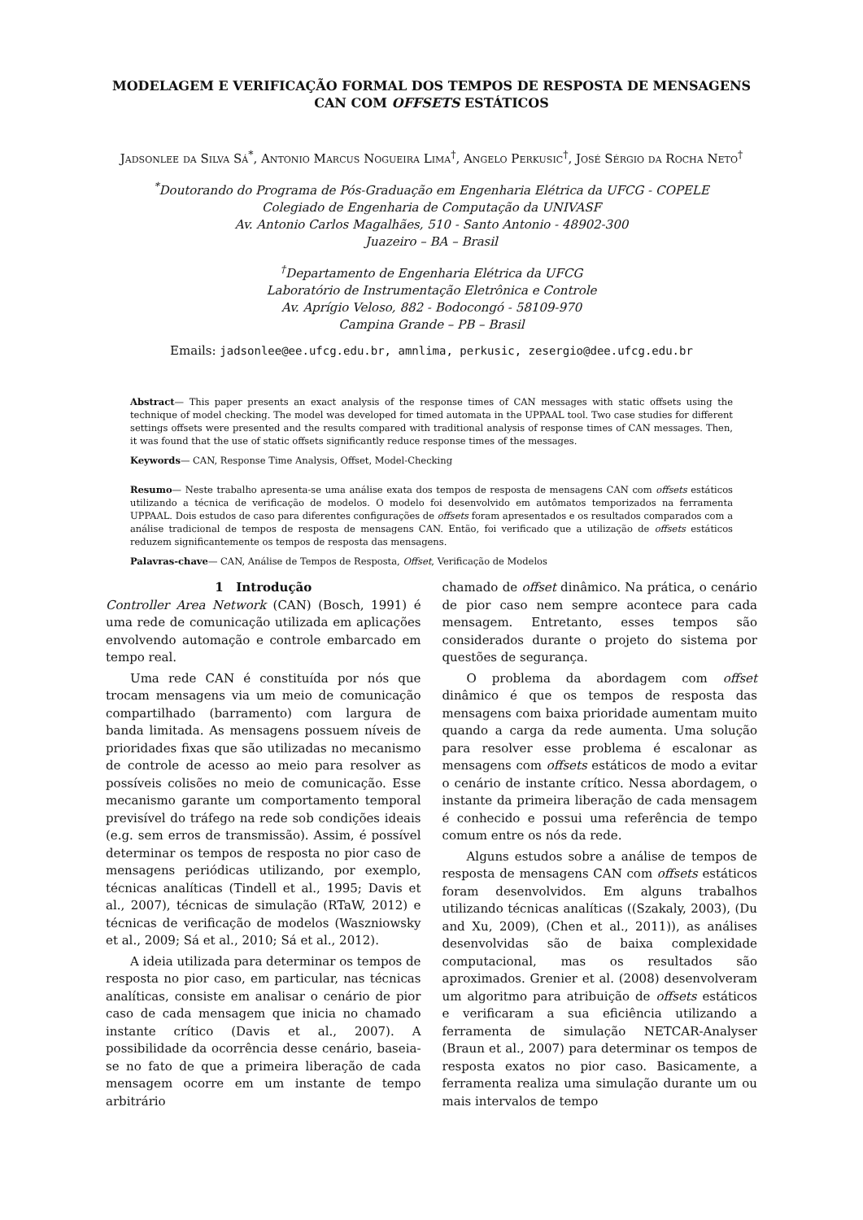MODELAGEM E VERIFICAÇÃO FORMAL DOS TEMPOS DE RESPOSTA DE MENSAGENS CAN COM OFFSETS ESTÁTICOS
Jadsonlee da Silva Sá<sup>*</sup>, Antonio Marcus Nogueira Lima<sup>†</sup>, Angelo Perkusic<sup>†</sup>, José Sérgio da Rocha Neto<sup>†</sup>
<sup>*</sup> Doutorando do Programa de Pós-Graduação em Engenharia Elétrica da UFCG - COPELE
Colegiado de Engenharia de Computação da UNIVASF
Av. Antonio Carlos Magalhães, 510 - Santo Antonio - 48902-300
Juazeiro – BA – Brasil
<sup>†</sup> Departamento de Engenharia Elétrica da UFCG
Laboratório de Instrumentação Eletrônica e Controle
Av. Aprígio Veloso, 882 - Bodocongó - 58109-970
Campina Grande – PB – Brasil
Emails: jadsonlee@ee.ufcg.edu.br, amnlima, perkusic, zesergio@dee.ufcg.edu.br
Abstract— This paper presents an exact analysis of the response times of CAN messages with static offsets using the technique of model checking. The model was developed for timed automata in the UPPAAL tool. Two case studies for different settings offsets were presented and the results compared with traditional analysis of response times of CAN messages. Then, it was found that the use of static offsets significantly reduce response times of the messages.
Keywords— CAN, Response Time Analysis, Offset, Model-Checking
Resumo— Neste trabalho apresenta-se uma análise exata dos tempos de resposta de mensagens CAN com offsets estáticos utilizando a técnica de verificação de modelos. O modelo foi desenvolvido em autômatos temporizados na ferramenta UPPAAL. Dois estudos de caso para diferentes configurações de offsets foram apresentados e os resultados comparados com a análise tradicional de tempos de resposta de mensagens CAN. Então, foi verificado que a utilização de offsets estáticos reduzem significantemente os tempos de resposta das mensagens.
Palavras-chave— CAN, Análise de Tempos de Resposta, Offset, Verificação de Modelos
1 Introdução
Controller Area Network (CAN) (Bosch, 1991) é uma rede de comunicação utilizada em aplicações envolvendo automação e controle embarcado em tempo real.
Uma rede CAN é constituída por nós que trocam mensagens via um meio de comunicação compartilhado (barramento) com largura de banda limitada. As mensagens possuem níveis de prioridades fixas que são utilizadas no mecanismo de controle de acesso ao meio para resolver as possíveis colisões no meio de comunicação. Esse mecanismo garante um comportamento temporal previsível do tráfego na rede sob condições ideais (e.g. sem erros de transmissão). Assim, é possível determinar os tempos de resposta no pior caso de mensagens periódicas utilizando, por exemplo, técnicas analíticas (Tindell et al., 1995; Davis et al., 2007), técnicas de simulação (RTaW, 2012) e técnicas de verificação de modelos (Waszniowsky et al., 2009; Sá et al., 2010; Sá et al., 2012).
A ideia utilizada para determinar os tempos de resposta no pior caso, em particular, nas técnicas analíticas, consiste em analisar o cenário de pior caso de cada mensagem que inicia no chamado instante crítico (Davis et al., 2007). A possibilidade da ocorrência desse cenário, baseia-se no fato de que a primeira liberação de cada mensagem ocorre em um instante de tempo arbitrário
chamado de offset dinâmico. Na prática, o cenário de pior caso nem sempre acontece para cada mensagem. Entretanto, esses tempos são considerados durante o projeto do sistema por questões de segurança.
O problema da abordagem com offset dinâmico é que os tempos de resposta das mensagens com baixa prioridade aumentam muito quando a carga da rede aumenta. Uma solução para resolver esse problema é escalonar as mensagens com offsets estáticos de modo a evitar o cenário de instante crítico. Nessa abordagem, o instante da primeira liberação de cada mensagem é conhecido e possui uma referência de tempo comum entre os nós da rede.
Alguns estudos sobre a análise de tempos de resposta de mensagens CAN com offsets estáticos foram desenvolvidos. Em alguns trabalhos utilizando técnicas analíticas ((Szakaly, 2003), (Du and Xu, 2009), (Chen et al., 2011)), as análises desenvolvidas são de baixa complexidade computacional, mas os resultados são aproximados. Grenier et al. (2008) desenvolveram um algoritmo para atribuição de offsets estáticos e verificaram a sua eficiência utilizando a ferramenta de simulação NETCAR-Analyser (Braun et al., 2007) para determinar os tempos de resposta exatos no pior caso. Basicamente, a ferramenta realiza uma simulação durante um ou mais intervalos de tempo